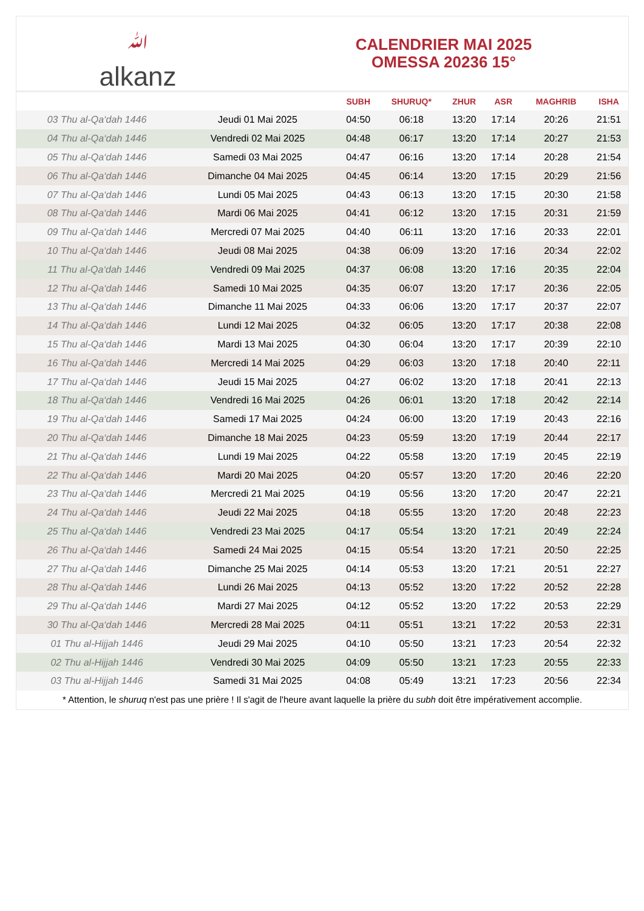ﷲ
alkanz
CALENDRIER MAI 2025
OMESSA 20236 15°
| | | SUBH | SHURUQ* | ZHUR | ASR | MAGHRIB | ISHA |
| --- | --- | --- | --- | --- | --- | --- | --- |
| 03 Thu al-Qa‘dah 1446 | Jeudi 01 Mai 2025 | 04:50 | 06:18 | 13:20 | 17:14 | 20:26 | 21:51 |
| 04 Thu al-Qa‘dah 1446 | Vendredi 02 Mai 2025 | 04:48 | 06:17 | 13:20 | 17:14 | 20:27 | 21:53 |
| 05 Thu al-Qa‘dah 1446 | Samedi 03 Mai 2025 | 04:47 | 06:16 | 13:20 | 17:14 | 20:28 | 21:54 |
| 06 Thu al-Qa‘dah 1446 | Dimanche 04 Mai 2025 | 04:45 | 06:14 | 13:20 | 17:15 | 20:29 | 21:56 |
| 07 Thu al-Qa‘dah 1446 | Lundi 05 Mai 2025 | 04:43 | 06:13 | 13:20 | 17:15 | 20:30 | 21:58 |
| 08 Thu al-Qa‘dah 1446 | Mardi 06 Mai 2025 | 04:41 | 06:12 | 13:20 | 17:15 | 20:31 | 21:59 |
| 09 Thu al-Qa‘dah 1446 | Mercredi 07 Mai 2025 | 04:40 | 06:11 | 13:20 | 17:16 | 20:33 | 22:01 |
| 10 Thu al-Qa‘dah 1446 | Jeudi 08 Mai 2025 | 04:38 | 06:09 | 13:20 | 17:16 | 20:34 | 22:02 |
| 11 Thu al-Qa‘dah 1446 | Vendredi 09 Mai 2025 | 04:37 | 06:08 | 13:20 | 17:16 | 20:35 | 22:04 |
| 12 Thu al-Qa‘dah 1446 | Samedi 10 Mai 2025 | 04:35 | 06:07 | 13:20 | 17:17 | 20:36 | 22:05 |
| 13 Thu al-Qa‘dah 1446 | Dimanche 11 Mai 2025 | 04:33 | 06:06 | 13:20 | 17:17 | 20:37 | 22:07 |
| 14 Thu al-Qa‘dah 1446 | Lundi 12 Mai 2025 | 04:32 | 06:05 | 13:20 | 17:17 | 20:38 | 22:08 |
| 15 Thu al-Qa‘dah 1446 | Mardi 13 Mai 2025 | 04:30 | 06:04 | 13:20 | 17:17 | 20:39 | 22:10 |
| 16 Thu al-Qa‘dah 1446 | Mercredi 14 Mai 2025 | 04:29 | 06:03 | 13:20 | 17:18 | 20:40 | 22:11 |
| 17 Thu al-Qa‘dah 1446 | Jeudi 15 Mai 2025 | 04:27 | 06:02 | 13:20 | 17:18 | 20:41 | 22:13 |
| 18 Thu al-Qa‘dah 1446 | Vendredi 16 Mai 2025 | 04:26 | 06:01 | 13:20 | 17:18 | 20:42 | 22:14 |
| 19 Thu al-Qa‘dah 1446 | Samedi 17 Mai 2025 | 04:24 | 06:00 | 13:20 | 17:19 | 20:43 | 22:16 |
| 20 Thu al-Qa‘dah 1446 | Dimanche 18 Mai 2025 | 04:23 | 05:59 | 13:20 | 17:19 | 20:44 | 22:17 |
| 21 Thu al-Qa‘dah 1446 | Lundi 19 Mai 2025 | 04:22 | 05:58 | 13:20 | 17:19 | 20:45 | 22:19 |
| 22 Thu al-Qa‘dah 1446 | Mardi 20 Mai 2025 | 04:20 | 05:57 | 13:20 | 17:20 | 20:46 | 22:20 |
| 23 Thu al-Qa‘dah 1446 | Mercredi 21 Mai 2025 | 04:19 | 05:56 | 13:20 | 17:20 | 20:47 | 22:21 |
| 24 Thu al-Qa‘dah 1446 | Jeudi 22 Mai 2025 | 04:18 | 05:55 | 13:20 | 17:20 | 20:48 | 22:23 |
| 25 Thu al-Qa‘dah 1446 | Vendredi 23 Mai 2025 | 04:17 | 05:54 | 13:20 | 17:21 | 20:49 | 22:24 |
| 26 Thu al-Qa‘dah 1446 | Samedi 24 Mai 2025 | 04:15 | 05:54 | 13:20 | 17:21 | 20:50 | 22:25 |
| 27 Thu al-Qa‘dah 1446 | Dimanche 25 Mai 2025 | 04:14 | 05:53 | 13:20 | 17:21 | 20:51 | 22:27 |
| 28 Thu al-Qa‘dah 1446 | Lundi 26 Mai 2025 | 04:13 | 05:52 | 13:20 | 17:22 | 20:52 | 22:28 |
| 29 Thu al-Qa‘dah 1446 | Mardi 27 Mai 2025 | 04:12 | 05:52 | 13:20 | 17:22 | 20:53 | 22:29 |
| 30 Thu al-Qa‘dah 1446 | Mercredi 28 Mai 2025 | 04:11 | 05:51 | 13:21 | 17:22 | 20:53 | 22:31 |
| 01 Thu al-Hijjah 1446 | Jeudi 29 Mai 2025 | 04:10 | 05:50 | 13:21 | 17:23 | 20:54 | 22:32 |
| 02 Thu al-Hijjah 1446 | Vendredi 30 Mai 2025 | 04:09 | 05:50 | 13:21 | 17:23 | 20:55 | 22:33 |
| 03 Thu al-Hijjah 1446 | Samedi 31 Mai 2025 | 04:08 | 05:49 | 13:21 | 17:23 | 20:56 | 22:34 |
* Attention, le shuruq n'est pas une prière ! Il s'agit de l'heure avant laquelle la prière du subh doit être impérativement accomplie.